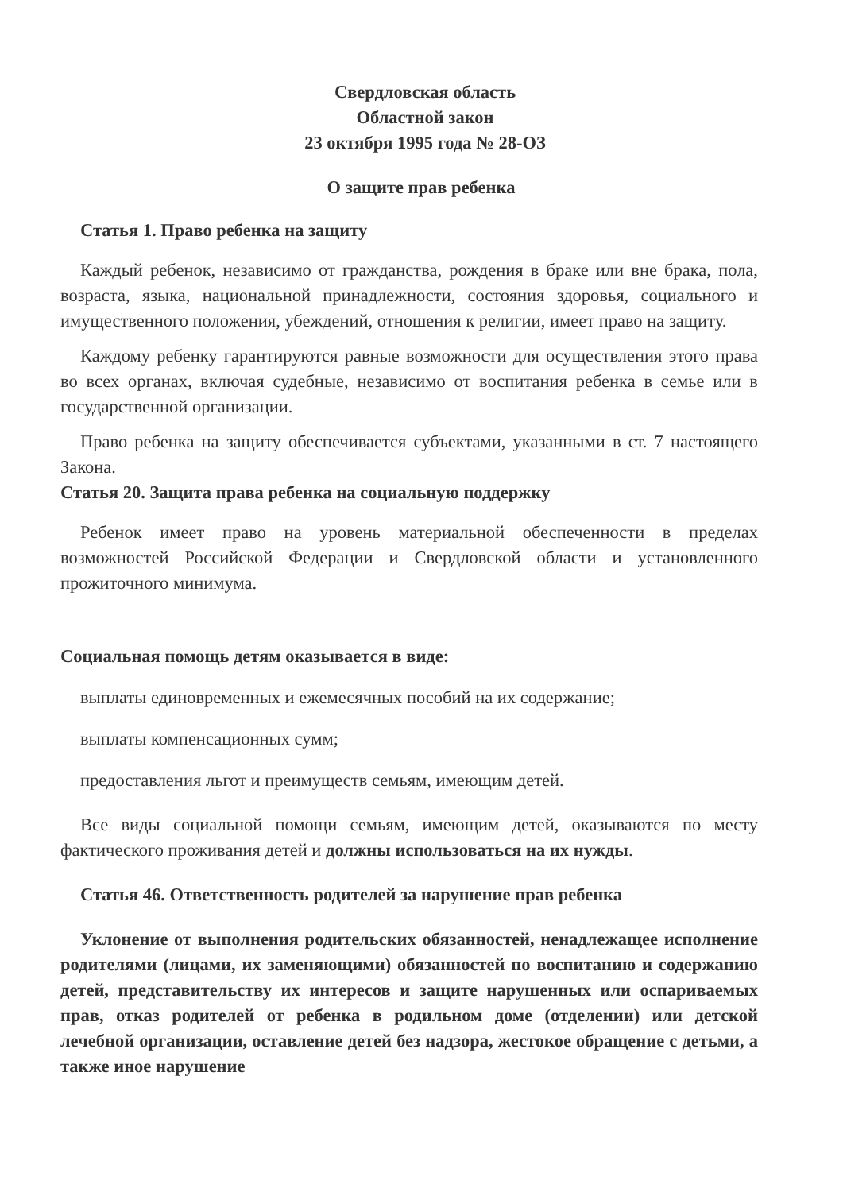Свердловская область
Областной закон
23 октября 1995 года № 28-ОЗ
О защите прав ребенка
Статья 1. Право ребенка на защиту
Каждый ребенок, независимо от гражданства, рождения в браке или вне брака, пола, возраста, языка, национальной принадлежности, состояния здоровья, социального и имущественного положения, убеждений, отношения к религии, имеет право на защиту.
Каждому ребенку гарантируются равные возможности для осуществления этого права во всех органах, включая судебные, независимо от воспитания ребенка в семье или в государственной организации.
Право ребенка на защиту обеспечивается субъектами, указанными в ст. 7 настоящего Закона.
Статья 20. Защита права ребенка на социальную поддержку
Ребенок имеет право на уровень материальной обеспеченности в пределах возможностей Российской Федерации и Свердловской области и установленного прожиточного минимума.
Социальная помощь детям оказывается в виде:
выплаты единовременных и ежемесячных пособий на их содержание;
выплаты компенсационных сумм;
предоставления льгот и преимуществ семьям, имеющим детей.
Все виды социальной помощи семьям, имеющим детей, оказываются по месту фактического проживания детей и должны использоваться на их нужды.
Статья 46. Ответственность родителей за нарушение прав ребенка
Уклонение от выполнения родительских обязанностей, ненадлежащее исполнение родителями (лицами, их заменяющими) обязанностей по воспитанию и содержанию детей, представительству их интересов и защите нарушенных или оспариваемых прав, отказ родителей от ребенка в родильном доме (отделении) или детской лечебной организации, оставление детей без надзора, жестокое обращение с детьми, а также иное нарушение